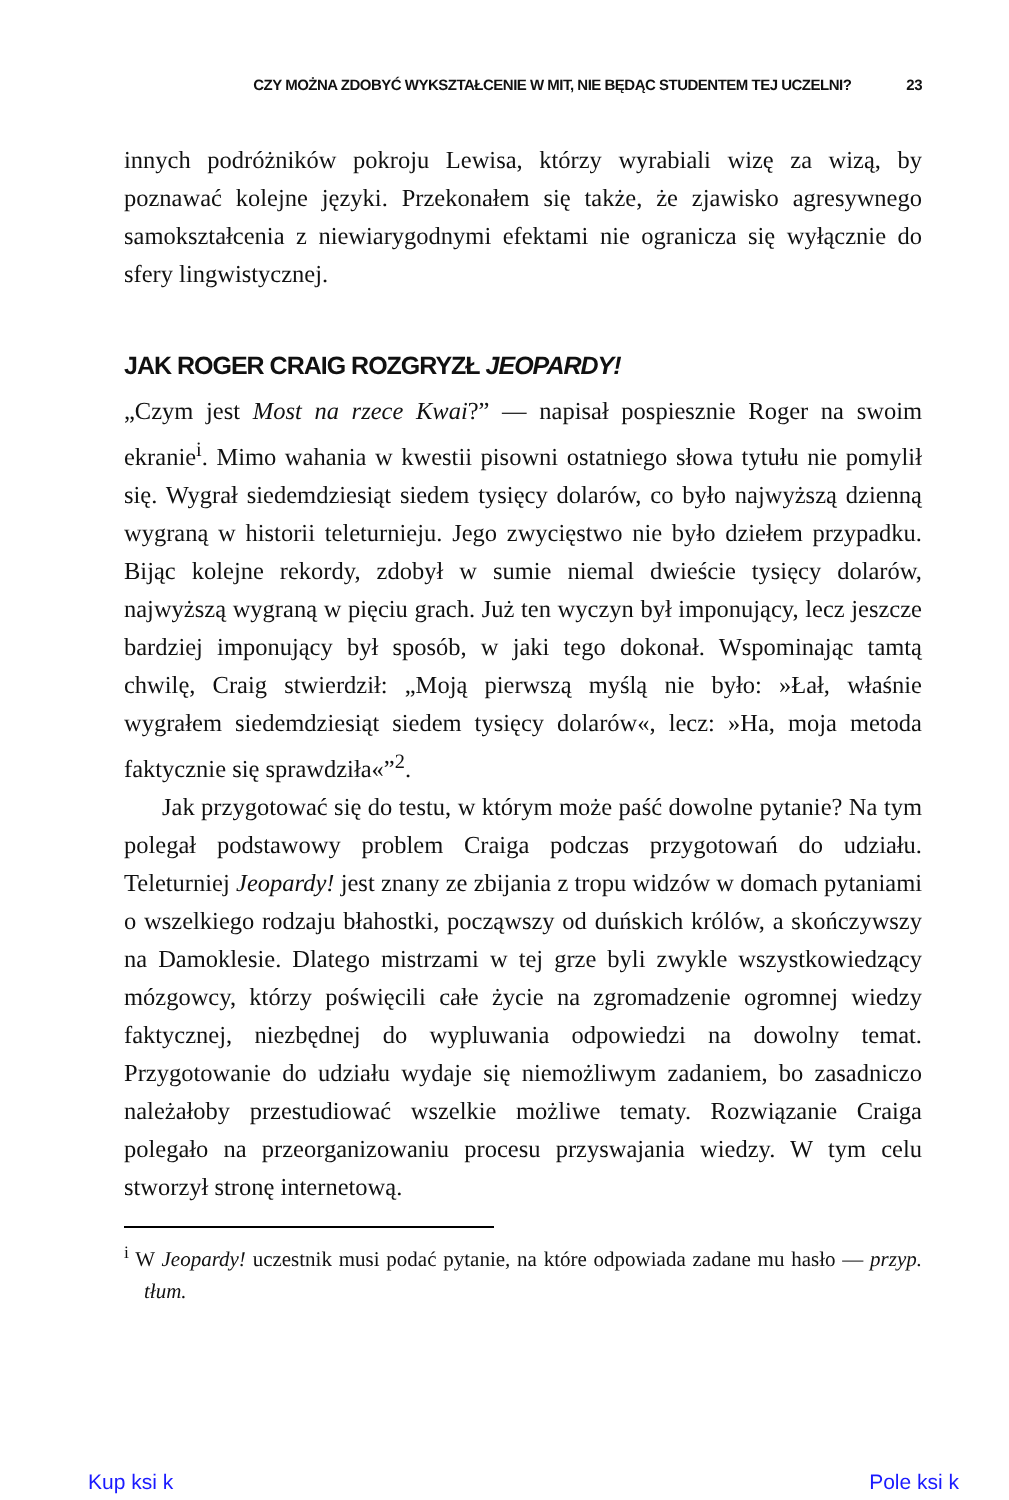CZY MOŻNA ZDOBYĆ WYKSZTAŁCENIE W MIT, NIE BĘDĄC STUDENTEM TEJ UCZELNI? 23
innych podróżników pokroju Lewisa, którzy wyrabiali wizę za wizą, by poznawać kolejne języki. Przekonałem się także, że zjawisko agresywnego samokształcenia z niewiarygodnymi efektami nie ogranicza się wyłącznie do sfery lingwistycznej.
JAK ROGER CRAIG ROZGRYZŁ JEOPARDY!
„Czym jest Most na rzece Kwai?” — napisał pospiesznie Roger na swoim ekranie<sup>i</sup>. Mimo wahania w kwestii pisowni ostatniego słowa tytułu nie pomylił się. Wygrał siedemdziesiąt siedem tysięcy dolarów, co było najwyższą dzienną wygraną w historii teleturnieju. Jego zwycięstwo nie było dziełem przypadku. Bijąc kolejne rekordy, zdobył w sumie niemal dwieście tysięcy dolarów, najwyższą wygraną w pięciu grach. Już ten wyczyn był imponujący, lecz jeszcze bardziej imponujący był sposób, w jaki tego dokonał. Wspominając tamtą chwilę, Craig stwierdził: „Moją pierwszą myślą nie było: »Łał, właśnie wygrałem siedemdziesiąt siedem tysięcy dolarów«, lecz: »Ha, moja metoda faktycznie się sprawdziła«”<sup>2</sup>.
Jak przygotować się do testu, w którym może paść dowolne pytanie? Na tym polegał podstawowy problem Craiga podczas przygotowań do udziału. Teleturniej Jeopardy! jest znany ze zbijania z tropu widzów w domach pytaniami o wszelkiego rodzaju błahostki, począwszy od duńskich królów, a skończywszy na Damoklesie. Dlatego mistrzami w tej grze byli zwykle wszystkowiedzący mózgowcy, którzy poświęcili całe życie na zgromadzenie ogromnej wiedzy faktycznej, niezbędnej do wypluwania odpowiedzi na dowolny temat. Przygotowanie do udziału wydaje się niemożliwym zadaniem, bo zasadniczo należałoby przestudiować wszelkie możliwe tematy. Rozwiązanie Craiga polegało na przeorganizowaniu procesu przyswajania wiedzy. W tym celu stworzył stronę internetową.
<sup>i</sup> W Jeopardy! uczestnik musi podać pytanie, na które odpowiada zadane mu hasło — przyp. tłum.
Kup ksi k Pole ksi k